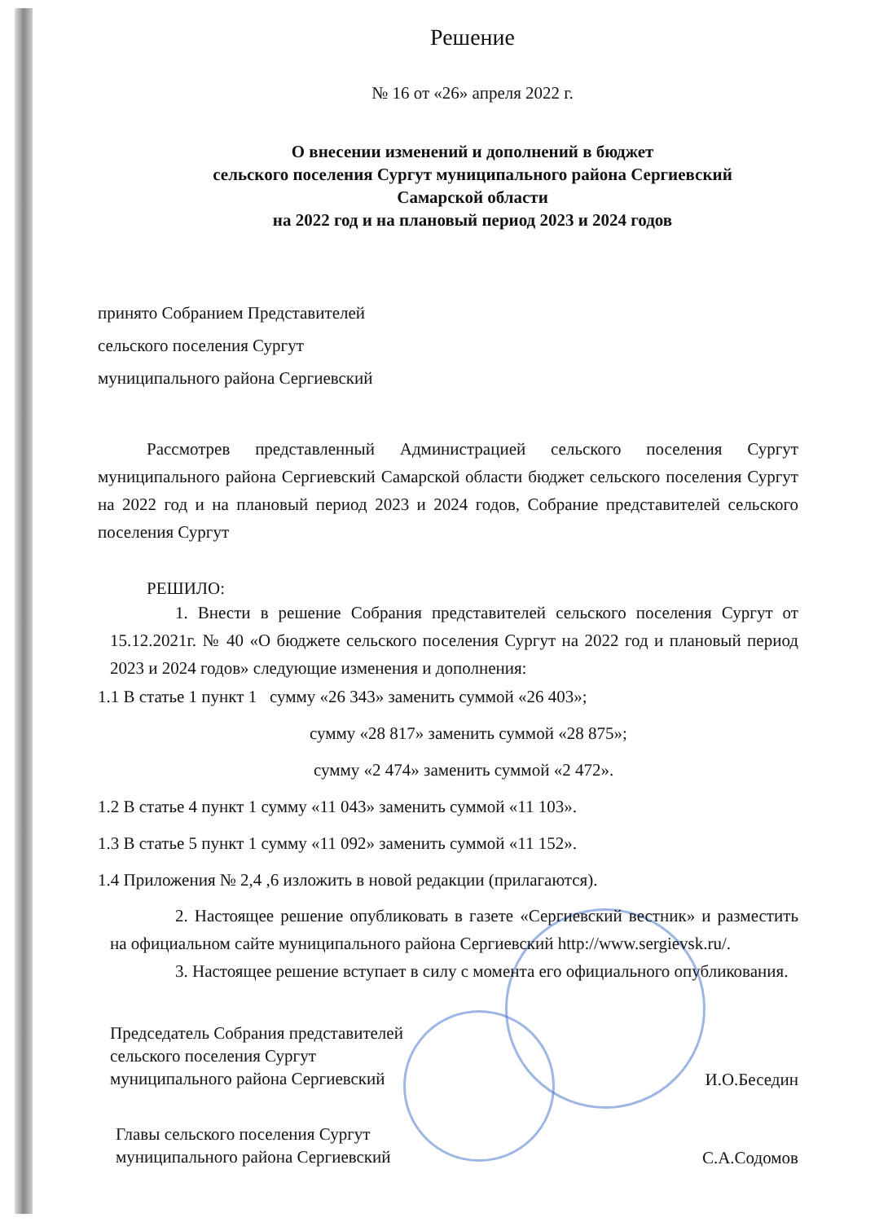Решение
№ 16 от «26» апреля 2022 г.
О внесении изменений и дополнений в бюджет
сельского поселения Сургут муниципального района Сергиевский
Самарской области
на 2022 год и на плановый период 2023 и 2024 годов
принято Собранием Представителей
сельского поселения Сургут
муниципального района Сергиевский
Рассмотрев представленный Администрацией сельского поселения Сургут муниципального района Сергиевский Самарской области бюджет сельского поселения Сургут на 2022 год и на плановый период 2023 и 2024 годов, Собрание представителей сельского поселения Сургут
РЕШИЛО:
1. Внести в решение Собрания представителей сельского поселения Сургут от 15.12.2021г. № 40 «О бюджете сельского поселения Сургут на 2022 год и плановый период 2023 и 2024 годов» следующие изменения и дополнения:
1.1 В статье 1 пункт 1 сумму «26 343» заменить суммой «26 403»;
сумму «28 817» заменить суммой «28 875»;
сумму «2 474» заменить суммой «2 472».
1.2 В статье 4 пункт 1 сумму «11 043» заменить суммой «11 103».
1.3 В статье 5 пункт 1 сумму «11 092» заменить суммой «11 152».
1.4 Приложения № 2,4 ,6 изложить в новой редакции (прилагаются).
2. Настоящее решение опубликовать в газете «Сергиевский вестник» и разместить на официальном сайте муниципального района Сергиевский http://www.sergievsk.ru/.
3. Настоящее решение вступает в силу с момента его официального опубликования.
Председатель Собрания представителей
сельского поселения Сургут
муниципального района Сергиевский
И.О.Беседин
Главы сельского поселения Сургут
муниципального района Сергиевский
С.А.Содомов